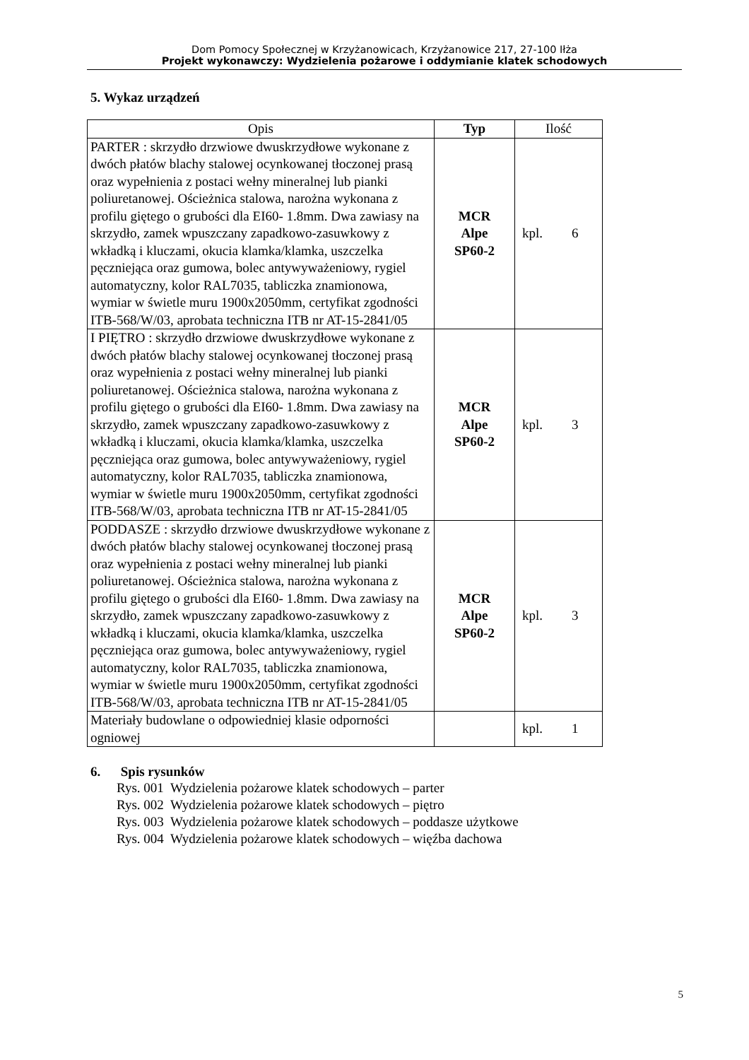Dom Pomocy Społecznej w Krzyżanowicach, Krzyżanowice 217, 27-100 Iłża
Projekt wykonawczy: Wydzielenia pożarowe i oddymianie klatek schodowych
5. Wykaz urządzeń
| Opis | Typ | Ilość |
| --- | --- | --- |
| PARTER : skrzydło drzwiowe dwuskrzydłowe wykonane z dwóch płatów blachy stalowej ocynkowanej tłoczonej prasą oraz wypełnienia z postaci wełny mineralnej lub pianki poliuretanowej. Ościeżnica stalowa, narożna wykonana z profilu giętego o grubości dla EI60- 1.8mm. Dwa zawiasy na skrzydło, zamek wpuszczany zapadkowo-zasuwkowy z wkładką i kluczami, okucia klamka/klamka, uszczelka pęczniejąca oraz gumowa, bolec antywyważeniowy, rygiel automatyczny, kolor RAL7035, tabliczka znamionowa, wymiar w świetle muru 1900x2050mm, certyfikat zgodności ITB-568/W/03, aprobata techniczna ITB nr AT-15-2841/05 | MCR Alpe SP60-2 | kpl. 6 |
| I PIĘTRO : skrzydło drzwiowe dwuskrzydłowe wykonane z dwóch płatów blachy stalowej ocynkowanej tłoczonej prasą oraz wypełnienia z postaci wełny mineralnej lub pianki poliuretanowej. Ościeżnica stalowa, narożna wykonana z profilu giętego o grubości dla EI60- 1.8mm. Dwa zawiasy na skrzydło, zamek wpuszczany zapadkowo-zasuwkowy z wkładką i kluczami, okucia klamka/klamka, uszczelka pęczniejąca oraz gumowa, bolec antywyważeniowy, rygiel automatyczny, kolor RAL7035, tabliczka znamionowa, wymiar w świetle muru 1900x2050mm, certyfikat zgodności ITB-568/W/03, aprobata techniczna ITB nr AT-15-2841/05 | MCR Alpe SP60-2 | kpl. 3 |
| PODDASZE : skrzydło drzwiowe dwuskrzydłowe wykonane z dwóch płatów blachy stalowej ocynkowanej tłoczonej prasą oraz wypełnienia z postaci wełny mineralnej lub pianki poliuretanowej. Ościeżnica stalowa, narożna wykonana z profilu giętego o grubości dla EI60- 1.8mm. Dwa zawiasy na skrzydło, zamek wpuszczany zapadkowo-zasuwkowy z wkładką i kluczami, okucia klamka/klamka, uszczelka pęczniejąca oraz gumowa, bolec antywyważeniowy, rygiel automatyczny, kolor RAL7035, tabliczka znamionowa, wymiar w świetle muru 1900x2050mm, certyfikat zgodności ITB-568/W/03, aprobata techniczna ITB nr AT-15-2841/05 | MCR Alpe SP60-2 | kpl. 3 |
| Materiały budowlane o odpowiedniej klasie odporności ogniowej | | kpl. 1 |
6. Spis rysunków
Rys. 001 Wydzielenia pożarowe klatek schodowych – parter
Rys. 002 Wydzielenia pożarowe klatek schodowych – piętro
Rys. 003 Wydzielenia pożarowe klatek schodowych – poddasze użytkowe
Rys. 004 Wydzielenia pożarowe klatek schodowych – więźba dachowa
5